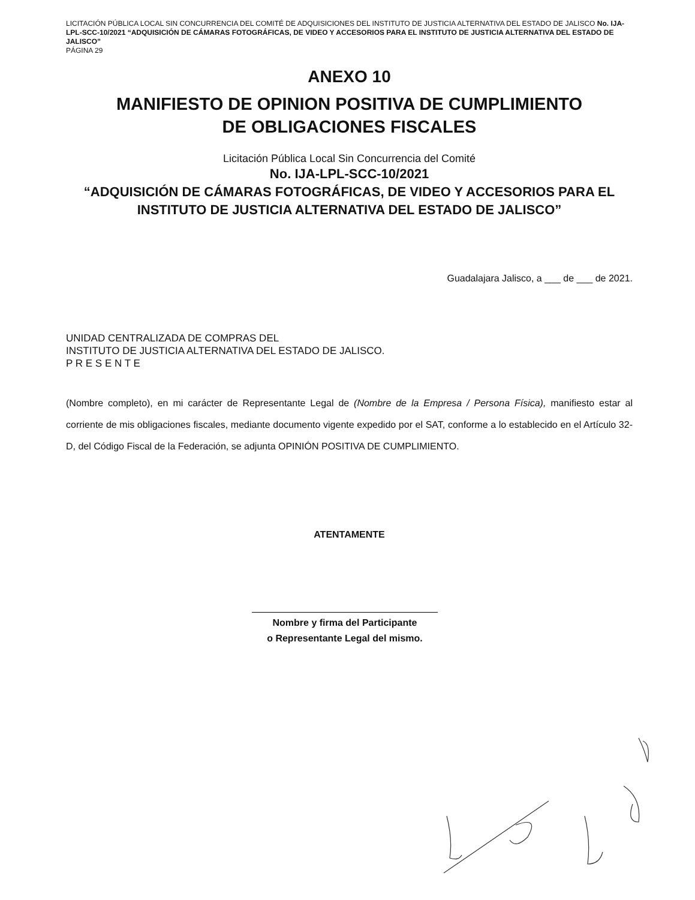LICITACIÓN PÚBLICA LOCAL SIN CONCURRENCIA DEL COMITÉ DE ADQUISICIONES DEL INSTITUTO DE JUSTICIA ALTERNATIVA DEL ESTADO DE JALISCO No. IJA-LPL-SCC-10/2021 “ADQUISICIÓN DE CÁMARAS FOTOGRÁFICAS, DE VIDEO Y ACCESORIOS PARA EL INSTITUTO DE JUSTICIA ALTERNATIVA DEL ESTADO DE JALISCO”
PÁGINA 29
ANEXO 10
MANIFIESTO DE OPINION POSITIVA DE CUMPLIMIENTO
DE OBLIGACIONES FISCALES
Licitación Pública Local Sin Concurrencia del Comité
No. IJA-LPL-SCC-10/2021
“ADQUISICIÓN DE CÁMARAS FOTOGRÁFICAS, DE VIDEO Y ACCESORIOS PARA EL INSTITUTO DE JUSTICIA ALTERNATIVA DEL ESTADO DE JALISCO”
Guadalajara Jalisco, a ___ de ___ de 2021.
UNIDAD CENTRALIZADA DE COMPRAS DEL
INSTITUTO DE JUSTICIA ALTERNATIVA DEL ESTADO DE JALISCO.
P R E S E N T E
(Nombre completo), en mi carácter de Representante Legal de (Nombre de la Empresa / Persona Física), manifiesto estar al corriente de mis obligaciones fiscales, mediante documento vigente expedido por el SAT, conforme a lo establecido en el Artículo 32-D, del Código Fiscal de la Federación, se adjunta OPINIÓN POSITIVA DE CUMPLIMIENTO.
ATENTAMENTE
Nombre y firma del Participante
o Representante Legal del mismo.